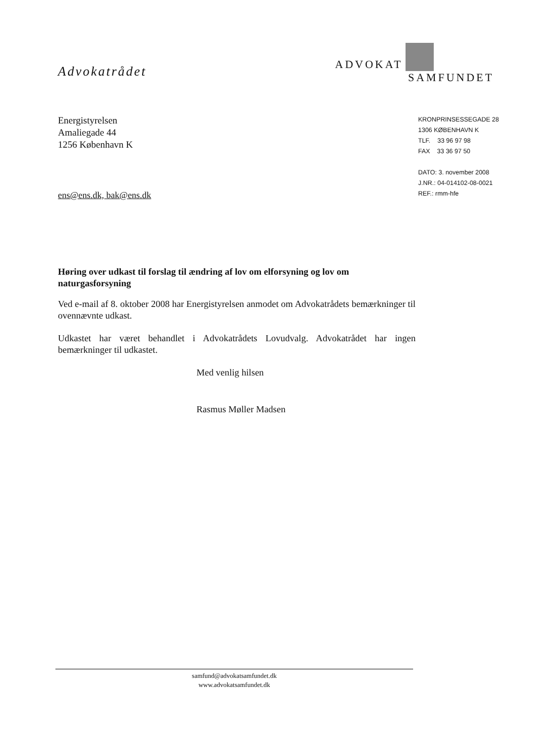Advokatrådet
ADVOKAT
SAMFUNDET
Energistyrelsen
Amaliegade 44
1256 København K
ens@ens.dk, bak@ens.dk
KRONPRINSESSEGADE 28
1306 KØBENHAVN K
TLF. 33 96 97 98
FAX 33 36 97 50
DATO: 3. november 2008
J.NR.: 04-014102-08-0021
REF.: rmm-hfe
Høring over udkast til forslag til ændring af lov om elforsyning og lov om naturgasforsyning
Ved e-mail af 8. oktober 2008 har Energistyrelsen anmodet om Advokatrådets bemærkninger til ovennævnte udkast.
Udkastet har været behandlet i Advokatrådets Lovudvalg. Advokatrådet har ingen bemærkninger til udkastet.
Med venlig hilsen
Rasmus Møller Madsen
samfund@advokatsamfundet.dk
www.advokatsamfundet.dk